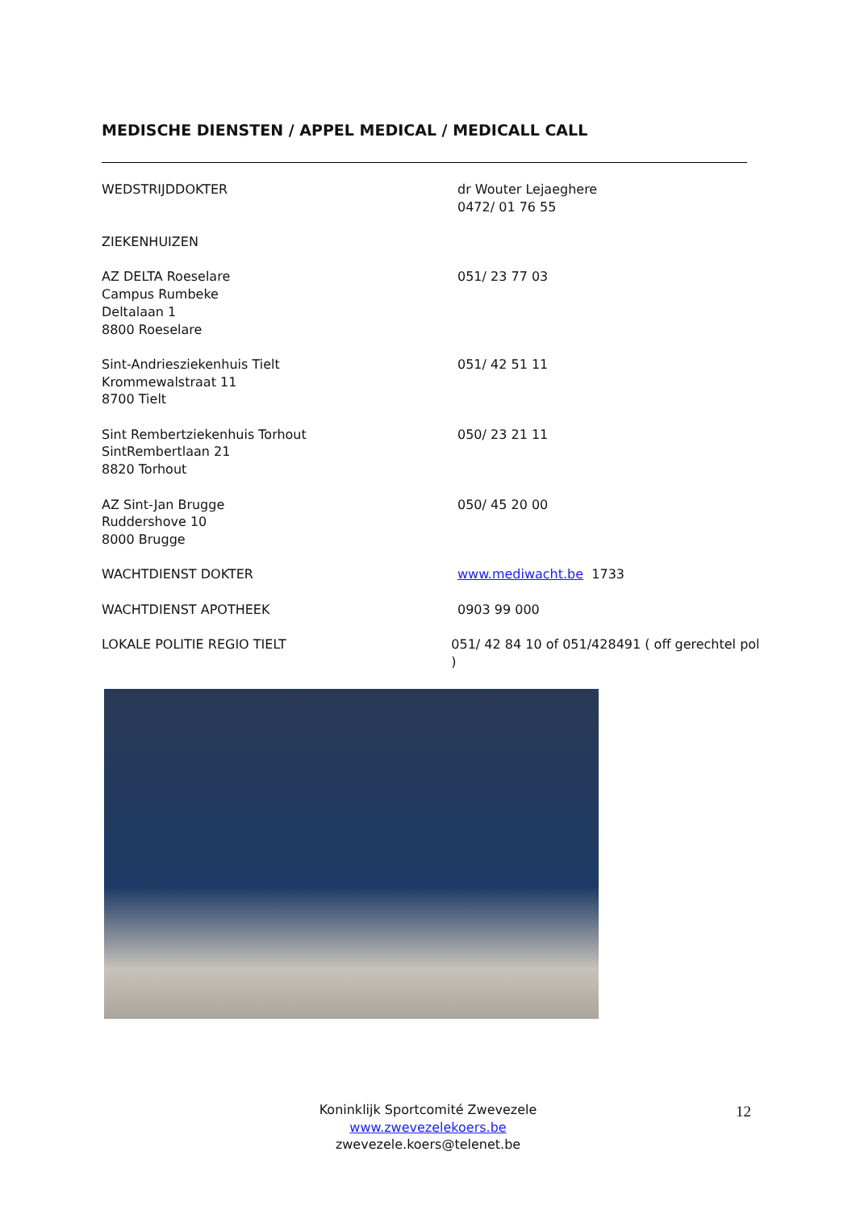MEDISCHE DIENSTEN / APPEL MEDICAL / MEDICALL CALL
WEDSTRIJDDOKTER dr Wouter Lejaeghere
0472/ 01 76 55
ZIEKENHUIZEN
AZ DELTA Roeselare
Campus Rumbeke
Deltalaan 1
8800 Roeselare
051/ 23 77 03
Sint-Andriesziekenhuis Tielt
Krommewalstraat 11
8700 Tielt
051/ 42 51 11
Sint Rembertziekenhuis Torhout
SintRembertlaan 21
8820 Torhout
050/ 23 21 11
AZ Sint-Jan Brugge
Ruddershove 10
8000 Brugge
050/ 45 20 00
WACHTDIENST DOKTER www.mediwacht.be 1733
WACHTDIENST APOTHEEK 0903 99 000
LOKALE POLITIE REGIO TIELT 051/ 42 84 10 of 051/428491 ( off gerechtel pol )
Koninklijk Sportcomité Zwevezele
www.zwevezelekoers.be
zwevezele.koers@telenet.be
12